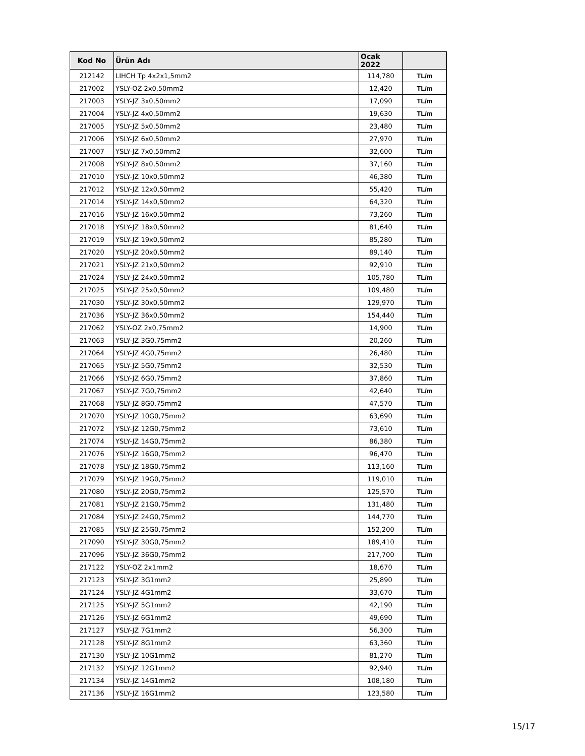| Kod No | Ürün Adı | Ocak 2022 | |
| --- | --- | --- | --- |
| 212142 | LIHCH Tp 4x2x1,5mm2 | 114,780 | TL/m |
| 217002 | YSLY-OZ 2x0,50mm2 | 12,420 | TL/m |
| 217003 | YSLY-JZ 3x0,50mm2 | 17,090 | TL/m |
| 217004 | YSLY-JZ 4x0,50mm2 | 19,630 | TL/m |
| 217005 | YSLY-JZ 5x0,50mm2 | 23,480 | TL/m |
| 217006 | YSLY-JZ 6x0,50mm2 | 27,970 | TL/m |
| 217007 | YSLY-JZ 7x0,50mm2 | 32,600 | TL/m |
| 217008 | YSLY-JZ 8x0,50mm2 | 37,160 | TL/m |
| 217010 | YSLY-JZ 10x0,50mm2 | 46,380 | TL/m |
| 217012 | YSLY-JZ 12x0,50mm2 | 55,420 | TL/m |
| 217014 | YSLY-JZ 14x0,50mm2 | 64,320 | TL/m |
| 217016 | YSLY-JZ 16x0,50mm2 | 73,260 | TL/m |
| 217018 | YSLY-JZ 18x0,50mm2 | 81,640 | TL/m |
| 217019 | YSLY-JZ 19x0,50mm2 | 85,280 | TL/m |
| 217020 | YSLY-JZ 20x0,50mm2 | 89,140 | TL/m |
| 217021 | YSLY-JZ 21x0,50mm2 | 92,910 | TL/m |
| 217024 | YSLY-JZ 24x0,50mm2 | 105,780 | TL/m |
| 217025 | YSLY-JZ 25x0,50mm2 | 109,480 | TL/m |
| 217030 | YSLY-JZ 30x0,50mm2 | 129,970 | TL/m |
| 217036 | YSLY-JZ 36x0,50mm2 | 154,440 | TL/m |
| 217062 | YSLY-OZ 2x0,75mm2 | 14,900 | TL/m |
| 217063 | YSLY-JZ 3G0,75mm2 | 20,260 | TL/m |
| 217064 | YSLY-JZ 4G0,75mm2 | 26,480 | TL/m |
| 217065 | YSLY-JZ 5G0,75mm2 | 32,530 | TL/m |
| 217066 | YSLY-JZ 6G0,75mm2 | 37,860 | TL/m |
| 217067 | YSLY-JZ 7G0,75mm2 | 42,640 | TL/m |
| 217068 | YSLY-JZ 8G0,75mm2 | 47,570 | TL/m |
| 217070 | YSLY-JZ 10G0,75mm2 | 63,690 | TL/m |
| 217072 | YSLY-JZ 12G0,75mm2 | 73,610 | TL/m |
| 217074 | YSLY-JZ 14G0,75mm2 | 86,380 | TL/m |
| 217076 | YSLY-JZ 16G0,75mm2 | 96,470 | TL/m |
| 217078 | YSLY-JZ 18G0,75mm2 | 113,160 | TL/m |
| 217079 | YSLY-JZ 19G0,75mm2 | 119,010 | TL/m |
| 217080 | YSLY-JZ 20G0,75mm2 | 125,570 | TL/m |
| 217081 | YSLY-JZ 21G0,75mm2 | 131,480 | TL/m |
| 217084 | YSLY-JZ 24G0,75mm2 | 144,770 | TL/m |
| 217085 | YSLY-JZ 25G0,75mm2 | 152,200 | TL/m |
| 217090 | YSLY-JZ 30G0,75mm2 | 189,410 | TL/m |
| 217096 | YSLY-JZ 36G0,75mm2 | 217,700 | TL/m |
| 217122 | YSLY-OZ 2x1mm2 | 18,670 | TL/m |
| 217123 | YSLY-JZ 3G1mm2 | 25,890 | TL/m |
| 217124 | YSLY-JZ 4G1mm2 | 33,670 | TL/m |
| 217125 | YSLY-JZ 5G1mm2 | 42,190 | TL/m |
| 217126 | YSLY-JZ 6G1mm2 | 49,690 | TL/m |
| 217127 | YSLY-JZ 7G1mm2 | 56,300 | TL/m |
| 217128 | YSLY-JZ 8G1mm2 | 63,360 | TL/m |
| 217130 | YSLY-JZ 10G1mm2 | 81,270 | TL/m |
| 217132 | YSLY-JZ 12G1mm2 | 92,940 | TL/m |
| 217134 | YSLY-JZ 14G1mm2 | 108,180 | TL/m |
| 217136 | YSLY-JZ 16G1mm2 | 123,580 | TL/m |
15/17